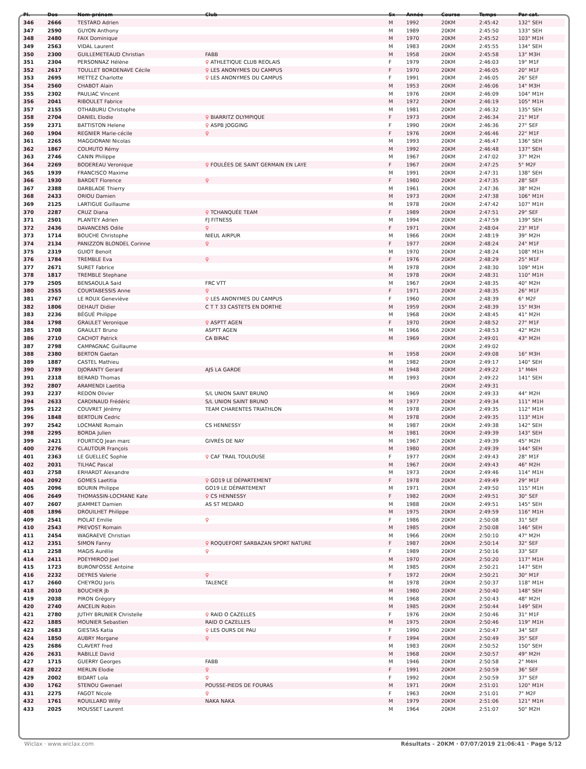| Pl. | Dos | Nom-prénom | Club | Sx | Année | Course | Temps | Par cat. |
| --- | --- | --- | --- | --- | --- | --- | --- | --- |
| 346 | 2666 | TESTARD Adrien | | M | 1992 | 20KM | 2:45:42 | 132° SEH |
| 347 | 2590 | GUYON Anthony | | M | 1989 | 20KM | 2:45:50 | 133° SEH |
| 348 | 2480 | FAIX Dominique | | M | 1970 | 20KM | 2:45:52 | 103° M1H |
| 349 | 2563 | VIDAL Laurent | | M | 1983 | 20KM | 2:45:55 | 134° SEH |
| 350 | 2300 | GUILLEMETEAUD Christian | FABB | M | 1958 | 20KM | 2:45:58 | 13° M3H |
| 351 | 2304 | PERSONNAZ Hélène | ♀ ATHLETIQUE CLUB REOLAIS | F | 1979 | 20KM | 2:46:03 | 19° M1F |
| 352 | 2617 | TOULLET BORDENAVE Cécile | ♀ LES ANONYMES DU CAMPUS | F | 1970 | 20KM | 2:46:05 | 20° M1F |
| 353 | 2695 | METTEZ Charlotte | ♀ LES ANONYMES DU CAMPUS | F | 1991 | 20KM | 2:46:05 | 26° SEF |
| 354 | 2560 | CHABOT Alain | | M | 1953 | 20KM | 2:46:06 | 14° M3H |
| 355 | 2302 | PAULIAC Vincent | | M | 1976 | 20KM | 2:46:09 | 104° M1H |
| 356 | 2041 | RIBOULET Fabrice | | M | 1972 | 20KM | 2:46:19 | 105° M1H |
| 357 | 2155 | OTHABURU Christophe | | M | 1981 | 20KM | 2:46:32 | 135° SEH |
| 358 | 2704 | DANIEL Elodie | ♀ BIARRITZ OLYMPIQUE | F | 1973 | 20KM | 2:46:34 | 21° M1F |
| 359 | 2371 | BATTISTON Helene | ♀ ASPB JOGGING | F | 1990 | 20KM | 2:46:36 | 27° SEF |
| 360 | 1904 | REGNIER Marie-cécile | ♀ | F | 1976 | 20KM | 2:46:46 | 22° M1F |
| 361 | 2265 | MAGGIORANI Nicolas | | M | 1993 | 20KM | 2:46:47 | 136° SEH |
| 362 | 1867 | COLMUTO Rémy | | M | 1992 | 20KM | 2:46:48 | 137° SEH |
| 363 | 2746 | CANIN Philippe | | M | 1967 | 20KM | 2:47:02 | 37° M2H |
| 364 | 2269 | BODEREAU Veronique | ♀ FOULÉES DE SAINT GERMAIN EN LAYE | F | 1967 | 20KM | 2:47:25 | 5° M2F |
| 365 | 1939 | FRANCISCO Maxime | | M | 1991 | 20KM | 2:47:31 | 138° SEH |
| 366 | 1930 | BARDET Florence | ♀ | F | 1980 | 20KM | 2:47:35 | 28° SEF |
| 367 | 2388 | DARBLADE Thierry | | M | 1961 | 20KM | 2:47:36 | 38° M2H |
| 368 | 2433 | ORIOU Damien | | M | 1973 | 20KM | 2:47:38 | 106° M1H |
| 369 | 2125 | LARTIGUE Guillaume | | M | 1978 | 20KM | 2:47:42 | 107° M1H |
| 370 | 2287 | CRUZ Diana | ♀ TCHANQUÉE TEAM | F | 1989 | 20KM | 2:47:51 | 29° SEF |
| 371 | 2501 | PLANTEY Adrien | FJ FITNESS | M | 1994 | 20KM | 2:47:59 | 139° SEH |
| 372 | 2436 | DAVANCENS Odile | ♀ | F | 1971 | 20KM | 2:48:04 | 23° M1F |
| 373 | 1714 | BOUCHE Christophe | NIEUL AIRPUR | M | 1966 | 20KM | 2:48:19 | 39° M2H |
| 374 | 2134 | PANIZZON BLONDEL Corinne | ♀ | F | 1977 | 20KM | 2:48:24 | 24° M1F |
| 375 | 2319 | GUIOT Benoit | | M | 1970 | 20KM | 2:48:24 | 108° M1H |
| 376 | 1784 | TREMBLE Eva | ♀ | F | 1976 | 20KM | 2:48:29 | 25° M1F |
| 377 | 2671 | SURET Fabrice | | M | 1978 | 20KM | 2:48:30 | 109° M1H |
| 378 | 1817 | TREMBLE Stephane | | M | 1978 | 20KM | 2:48:31 | 110° M1H |
| 379 | 2505 | BENSAOULA Said | FRC VTT | M | 1967 | 20KM | 2:48:35 | 40° M2H |
| 380 | 2555 | COURTABESSIS Anne | ♀ | F | 1971 | 20KM | 2:48:35 | 26° M1F |
| 381 | 2767 | LE ROUX Geneviève | ♀ LES ANONYMES DU CAMPUS | F | 1960 | 20KM | 2:48:39 | 6° M2F |
| 382 | 1806 | DEHAUT Didier | C T T 33 CASTETS EN DORTHE | M | 1959 | 20KM | 2:48:39 | 15° M3H |
| 383 | 2236 | BÉGUÉ Philippe | | M | 1968 | 20KM | 2:48:45 | 41° M2H |
| 384 | 1798 | GRAULET Veronique | ♀ ASPTT AGEN | F | 1970 | 20KM | 2:48:52 | 27° M1F |
| 385 | 1708 | GRAULET Bruno | ASPTT AGEN | M | 1966 | 20KM | 2:48:53 | 42° M2H |
| 386 | 2710 | CACHOT Patrick | CA BIRAC | M | 1969 | 20KM | 2:49:01 | 43° M2H |
| 387 | 2798 | CAMPAGNAC Guillaume | | | | 20KM | 2:49:02 | |
| 388 | 2380 | BERTON Gaetan | | M | 1958 | 20KM | 2:49:08 | 16° M3H |
| 389 | 1887 | CASTEL Mathieu | | M | 1982 | 20KM | 2:49:17 | 140° SEH |
| 390 | 1789 | DJORANTY Gerard | AJS LA GARDE | M | 1948 | 20KM | 2:49:22 | 1° M4H |
| 391 | 2318 | BERARD Thomas | | M | 1993 | 20KM | 2:49:22 | 141° SEH |
| 392 | 2807 | ARAMENDI Laetitia | | | | 20KM | 2:49:31 | |
| 393 | 2237 | REDON Olivier | S/L UNION SAINT BRUNO | M | 1969 | 20KM | 2:49:33 | 44° M2H |
| 394 | 2633 | CARDINAUD Frédéric | S/L UNION SAINT BRUNO | M | 1977 | 20KM | 2:49:34 | 111° M1H |
| 395 | 2122 | COUVRET Jérémy | TEAM CHARENTES TRIATHLON | M | 1978 | 20KM | 2:49:35 | 112° M1H |
| 396 | 1848 | BERTOLIN Cedric | | M | 1978 | 20KM | 2:49:35 | 113° M1H |
| 397 | 2542 | LOCMANE Romain | CS HENNESSY | M | 1987 | 20KM | 2:49:38 | 142° SEH |
| 398 | 2295 | BORDA Julien | | M | 1981 | 20KM | 2:49:39 | 143° SEH |
| 399 | 2421 | FOURTICQ Jean marc | GIVRÉS DE NAY | M | 1967 | 20KM | 2:49:39 | 45° M2H |
| 400 | 2276 | CLAUTOUR François | | M | 1980 | 20KM | 2:49:39 | 144° SEH |
| 401 | 2363 | LE GUELLEC Sophie | ♀ CAF TRAIL TOULOUSE | F | 1977 | 20KM | 2:49:43 | 28° M1F |
| 402 | 2031 | TILHAC Pascal | | M | 1967 | 20KM | 2:49:43 | 46° M2H |
| 403 | 2758 | ERHARDT Alexandre | | M | 1973 | 20KM | 2:49:46 | 114° M1H |
| 404 | 2092 | GOMES Laetitia | ♀ GO19 LE DÉPARTEMENT | F | 1978 | 20KM | 2:49:49 | 29° M1F |
| 405 | 2096 | BOURIN Philippe | GO19 LE DÉPARTEMENT | M | 1971 | 20KM | 2:49:50 | 115° M1H |
| 406 | 2649 | THOMASSIN-LOCMANE Kate | ♀ CS HENNESSY | F | 1982 | 20KM | 2:49:51 | 30° SEF |
| 407 | 2607 | JEAMMET Damien | AS ST MEDARD | M | 1988 | 20KM | 2:49:51 | 145° SEH |
| 408 | 1896 | DROUILHET Philippe | | M | 1975 | 20KM | 2:49:59 | 116° M1H |
| 409 | 2541 | PIOLAT Emilie | ♀ | F | 1986 | 20KM | 2:50:08 | 31° SEF |
| 410 | 2543 | PREVOST Romain | | M | 1985 | 20KM | 2:50:08 | 146° SEH |
| 411 | 2454 | WAGRAEVE Christian | | M | 1966 | 20KM | 2:50:10 | 47° M2H |
| 412 | 2351 | SIMON Fanny | ♀ ROQUEFORT SARBAZAN SPORT NATURE | F | 1987 | 20KM | 2:50:14 | 32° SEF |
| 413 | 2258 | MAGIS Aurélie | ♀ | F | 1989 | 20KM | 2:50:16 | 33° SEF |
| 414 | 2411 | POEYMIROO Joel | | M | 1970 | 20KM | 2:50:20 | 117° M1H |
| 415 | 1723 | BURONFOSSE Antoine | | M | 1985 | 20KM | 2:50:21 | 147° SEH |
| 416 | 2232 | DEYRES Valerie | ♀ | F | 1972 | 20KM | 2:50:21 | 30° M1F |
| 417 | 2660 | CHEYROU Joris | TALENCE | M | 1978 | 20KM | 2:50:37 | 118° M1H |
| 418 | 2010 | BOUCHER Jb | | M | 1980 | 20KM | 2:50:40 | 148° SEH |
| 419 | 2038 | PIRON Grégory | | M | 1968 | 20KM | 2:50:43 | 48° M2H |
| 420 | 2740 | ANCELIN Robin | | M | 1985 | 20KM | 2:50:44 | 149° SEH |
| 421 | 2780 | JUTHY BRUNIER Christelle | ♀ RAID O CAZELLES | F | 1976 | 20KM | 2:50:46 | 31° M1F |
| 422 | 1885 | MOUNIER Sebastien | RAID O CAZELLES | M | 1975 | 20KM | 2:50:46 | 119° M1H |
| 423 | 2683 | GIESTAS Katia | ♀ LES OURS DE PAU | F | 1990 | 20KM | 2:50:47 | 34° SEF |
| 424 | 1850 | AUBRY Morgane | ♀ | F | 1994 | 20KM | 2:50:49 | 35° SEF |
| 425 | 2686 | CLAVERT Fred | | M | 1983 | 20KM | 2:50:52 | 150° SEH |
| 426 | 2631 | RABILLE David | | M | 1968 | 20KM | 2:50:57 | 49° M2H |
| 427 | 1715 | GUERRY Georges | FABB | M | 1946 | 20KM | 2:50:58 | 2° M4H |
| 428 | 2022 | MERLIN Elodie | ♀ | F | 1991 | 20KM | 2:50:59 | 36° SEF |
| 429 | 2002 | BIDART Lola | ♀ | F | 1992 | 20KM | 2:50:59 | 37° SEF |
| 430 | 1762 | STENOU Gwenael | POUSSE-PIEDS DE FOURAS | M | 1971 | 20KM | 2:51:01 | 120° M1H |
| 431 | 2275 | FAGOT Nicole | ♀ | F | 1963 | 20KM | 2:51:01 | 7° M2F |
| 432 | 1761 | ROUILLARD Willy | NAKA NAKA | M | 1979 | 20KM | 2:51:06 | 121° M1H |
| 433 | 2025 | MOUSSET Laurent | | M | 1964 | 20KM | 2:51:07 | 50° M2H |
Wiclax · www.wiclax.com Résultats - 20KM · 07/07/2019 21:06:41 · Page 5/12